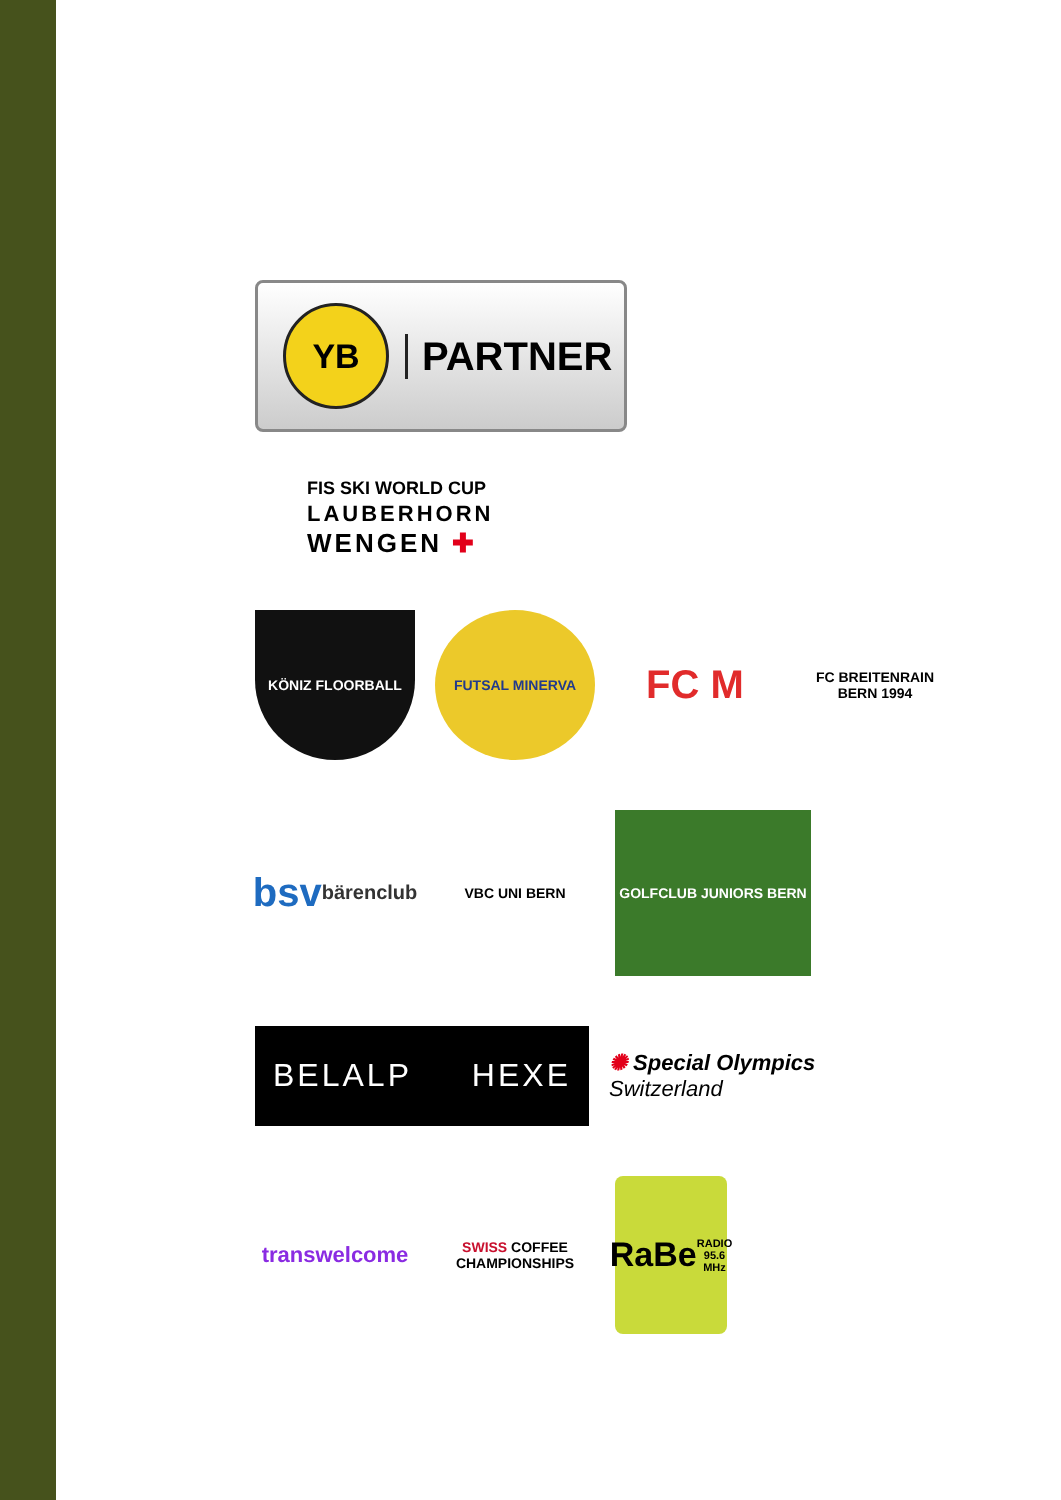YB
PARTNER
FIS SKI WORLD CUP
LAUBERHORN
WENGEN ✚
KÖNIZ FLOORBALL FUTSAL MINERVA
FC M
FC BREITENRAIN BERN 1994
bsv
bärenclub
VBC UNI BERN
GOLFCLUB JUNIORS BERN
BELALP HEXE
✺ Special Olympics
Switzerland
transwelcome
SWISS COFFEE
CHAMPIONSHIPS
RaBe
RADIO 95.6 MHz